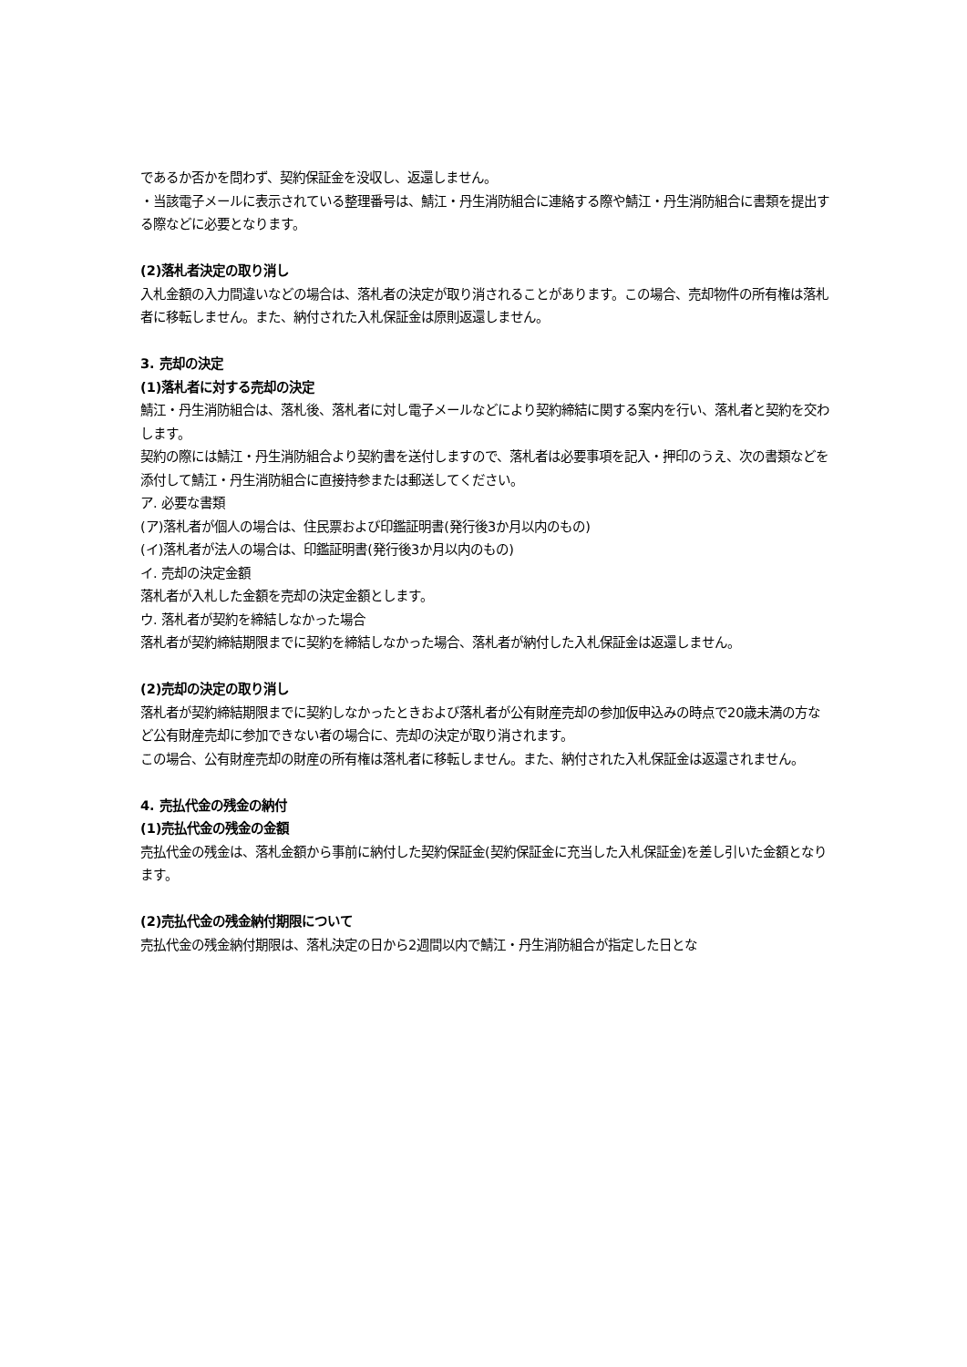であるか否かを問わず、契約保証金を没収し、返還しません。
・当該電子メールに表示されている整理番号は、鯖江・丹生消防組合に連絡する際や鯖江・丹生消防組合に書類を提出する際などに必要となります。
(2)落札者決定の取り消し
入札金額の入力間違いなどの場合は、落札者の決定が取り消されることがあります。この場合、売却物件の所有権は落札者に移転しません。また、納付された入札保証金は原則返還しません。
3. 売却の決定
(1)落札者に対する売却の決定
鯖江・丹生消防組合は、落札後、落札者に対し電子メールなどにより契約締結に関する案内を行い、落札者と契約を交わします。
契約の際には鯖江・丹生消防組合より契約書を送付しますので、落札者は必要事項を記入・押印のうえ、次の書類などを添付して鯖江・丹生消防組合に直接持参または郵送してください。
ア. 必要な書類
(ア)落札者が個人の場合は、住民票および印鑑証明書(発行後3か月以内のもの)
(イ)落札者が法人の場合は、印鑑証明書(発行後3か月以内のもの)
イ. 売却の決定金額
落札者が入札した金額を売却の決定金額とします。
ウ. 落札者が契約を締結しなかった場合
落札者が契約締結期限までに契約を締結しなかった場合、落札者が納付した入札保証金は返還しません。
(2)売却の決定の取り消し
落札者が契約締結期限までに契約しなかったときおよび落札者が公有財産売却の参加仮申込みの時点で20歳未満の方など公有財産売却に参加できない者の場合に、売却の決定が取り消されます。
この場合、公有財産売却の財産の所有権は落札者に移転しません。また、納付された入札保証金は返還されません。
4. 売払代金の残金の納付
(1)売払代金の残金の金額
売払代金の残金は、落札金額から事前に納付した契約保証金(契約保証金に充当した入札保証金)を差し引いた金額となります。
(2)売払代金の残金納付期限について
売払代金の残金納付期限は、落札決定の日から2週間以内で鯖江・丹生消防組合が指定した日とな